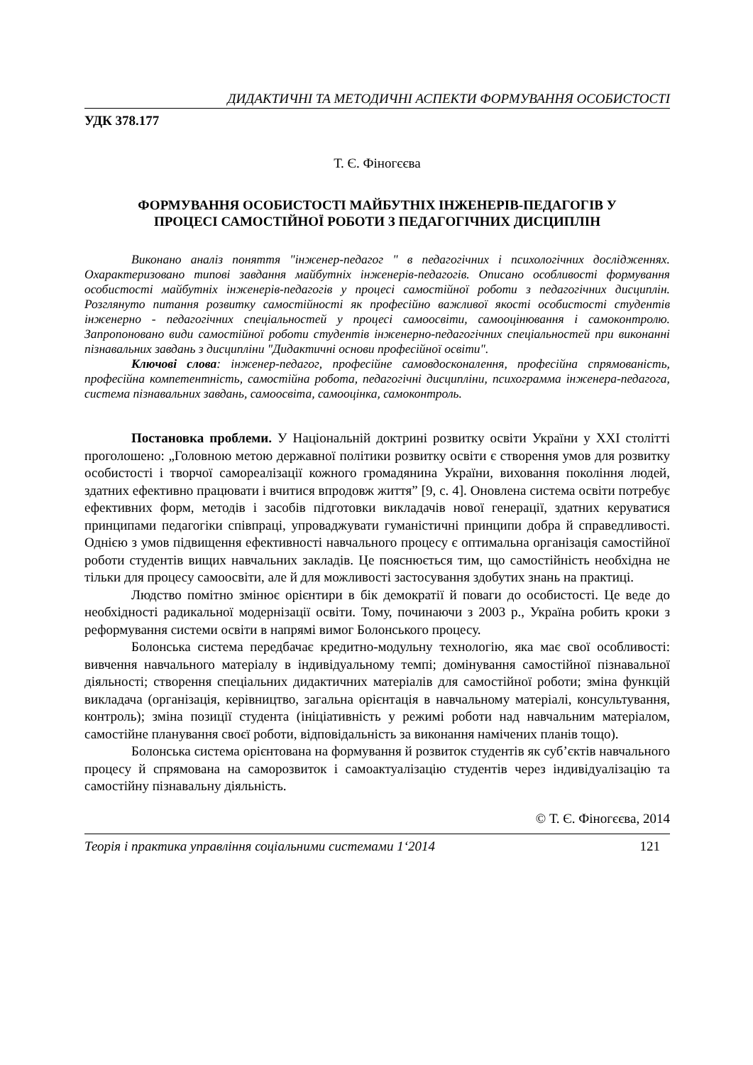ДИДАКТИЧНІ ТА МЕТОДИЧНІ АСПЕКТИ ФОРМУВАННЯ ОСОБИСТОСТІ
УДК 378.177
Т. Є. Фіногєєва
ФОРМУВАННЯ ОСОБИСТОСТІ МАЙБУТНІХ ІНЖЕНЕРІВ-ПЕДАГОГІВ У
ПРОЦЕСІ САМОСТІЙНОЇ РОБОТИ З ПЕДАГОГІЧНИХ ДИСЦИПЛІН
Виконано аналіз поняття "інженер-педагог " в педагогічних і психологічних дослідженнях. Охарактеризовано типові завдання майбутніх інженерів-педагогів. Описано особливості формування особистості майбутніх інженерів-педагогів у процесі самостійної роботи з педагогічних дисциплін. Розглянуто питання розвитку самостійності як професійно важливої якості особистості студентів інженерно - педагогічних спеціальностей у процесі самоосвіти, самооцінювання і самоконтролю. Запропоновано види самостійної роботи студентів інженерно-педагогічних спеціальностей при виконанні пізнавальних завдань з дисципліни "Дидактичні основи професійної освіти".
Ключові слова: інженер-педагог, професійне самовдосконалення, професійна спрямованість, професійна компетентність, самостійна робота, педагогічні дисципліни, психограмма інженера-педагога, система пізнавальних завдань, самоосвіта, самооцінка, самоконтроль.
Постановка проблеми. У Національній доктрині розвитку освіти України у ХХІ столітті проголошено: „Головною метою державної політики розвитку освіти є створення умов для розвитку особистості і творчої самореалізації кожного громадянина України, виховання покоління людей, здатних ефективно працювати і вчитися впродовж життя” [9, с. 4]. Оновлена система освіти потребує ефективних форм, методів і засобів підготовки викладачів нової генерації, здатних керуватися принципами педагогіки співпраці, упроваджувати гуманістичні принципи добра й справедливості. Однією з умов підвищення ефективності навчального процесу є оптимальна організація самостійної роботи студентів вищих навчальних закладів. Це пояснюється тим, що самостійність необхідна не тільки для процесу самоосвіти, але й для можливості застосування здобутих знань на практиці.
Людство помітно змінює орієнтири в бік демократії й поваги до особистості. Це веде до необхідності радикальної модернізації освіти. Тому, починаючи з 2003 р., Україна робить кроки з реформування системи освіти в напрямі вимог Болонського процесу.
Болонська система передбачає кредитно-модульну технологію, яка має свої особливості: вивчення навчального матеріалу в індивідуальному темпі; домінування самостійної пізнавальної діяльності; створення спеціальних дидактичних матеріалів для самостійної роботи; зміна функцій викладача (організація, керівництво, загальна орієнтація в навчальному матеріалі, консультування, контроль); зміна позиції студента (ініціативність у режимі роботи над навчальним матеріалом, самостійне планування своєї роботи, відповідальність за виконання намічених планів тощо).
Болонська система орієнтована на формування й розвиток студентів як суб’єктів навчального процесу й спрямована на саморозвиток і самоактуалізацію студентів через індивідуалізацію та самостійну пізнавальну діяльність.
© Т. Є. Фіногєєва, 2014
Теорія і практика управління соціальними системами 1‘2014 121